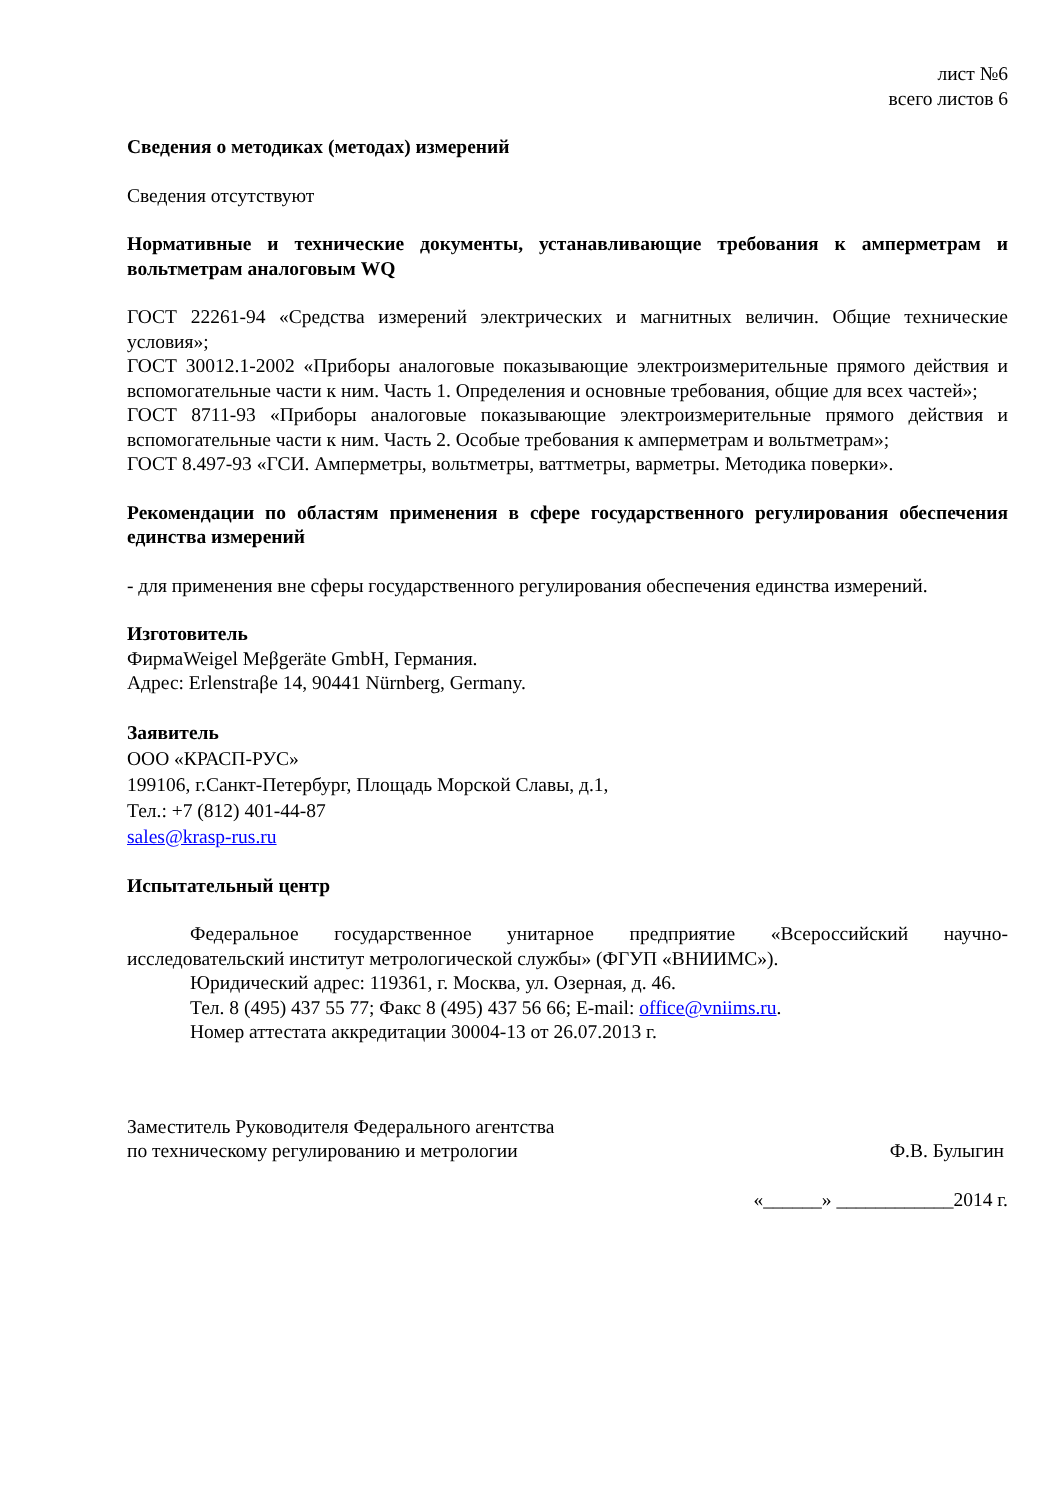лист №6
всего листов 6
Сведения о методиках (методах) измерений
Сведения отсутствуют
Нормативные и технические документы, устанавливающие требования к амперметрам и вольтметрам аналоговым WQ
ГОСТ 22261-94 «Средства измерений электрических и магнитных величин. Общие технические условия»;
ГОСТ 30012.1-2002 «Приборы аналоговые показывающие электроизмерительные прямого действия и вспомогательные части к ним. Часть 1. Определения и основные требования, общие для всех частей»;
ГОСТ 8711-93 «Приборы аналоговые показывающие электроизмерительные прямого действия и вспомогательные части к ним. Часть 2. Особые требования к амперметрам и вольтметрам»;
ГОСТ 8.497-93 «ГСИ. Амперметры, вольтметры, ваттметры, варметры. Методика поверки».
Рекомендации по областям применения в сфере государственного регулирования обеспечения единства измерений
- для применения вне сферы государственного регулирования обеспечения единства измерений.
Изготовитель
ФирмаWeigel Meβgeräte GmbH, Германия.
Адрес: Erlenstraβe 14, 90441 Nürnberg, Germany.
Заявитель
ООО «КРАСП-РУС»
199106, г.Санкт-Петербург, Площадь Морской Славы, д.1,
Тел.: +7 (812) 401-44-87
sales@krasp-rus.ru
Испытательный центр
Федеральное государственное унитарное предприятие «Всероссийский научно-исследовательский институт метрологической службы» (ФГУП «ВНИИМС»).
Юридический адрес: 119361, г. Москва, ул. Озерная, д. 46.
Тел. 8 (495) 437 55 77; Факс 8 (495) 437 56 66; E-mail: office@vniims.ru.
Номер аттестата аккредитации 30004-13 от 26.07.2013 г.
Заместитель Руководителя Федерального агентства
по техническому регулированию и метрологии
Ф.В. Булыгин
«______» ____________2014 г.